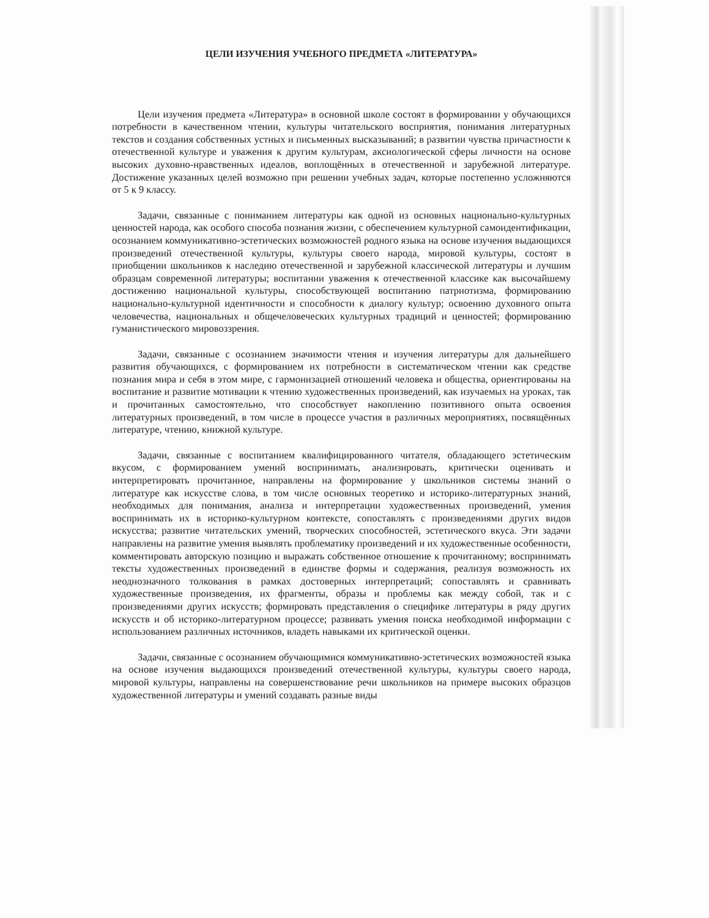ЦЕЛИ ИЗУЧЕНИЯ УЧЕБНОГО ПРЕДМЕТА «ЛИТЕРАТУРА»
Цели изучения предмета «Литература» в основной школе состоят в формировании у обучающихся потребности в качественном чтении, культуры читательского восприятия, понимания литературных текстов и создания собственных устных и письменных высказываний; в развитии чувства причастности к отечественной культуре и уважения к другим культурам, аксиологической сферы личности на основе высоких духовно-нравственных идеалов, воплощённых в отечественной и зарубежной литературе. Достижение указанных целей возможно при решении учебных задач, которые постепенно усложняются от 5 к 9 классу.
Задачи, связанные с пониманием литературы как одной из основных национально-культурных ценностей народа, как особого способа познания жизни, с обеспечением культурной самоидентификации, осознанием коммуникативно-эстетических возможностей родного языка на основе изучения выдающихся произведений отечественной культуры, культуры своего народа, мировой культуры, состоят в приобщении школьников к наследию отечественной и зарубежной классической литературы и лучшим образцам современной литературы; воспитании уважения к отечественной классике как высочайшему достижению национальной культуры, способствующей воспитанию патриотизма, формированию национально-культурной идентичности и способности к диалогу культур; освоению духовного опыта человечества, национальных и общечеловеческих культурных традиций и ценностей; формированию гуманистического мировоззрения.
Задачи, связанные с осознанием значимости чтения и изучения литературы для дальнейшего развития обучающихся, с формированием их потребности в систематическом чтении как средстве познания мира и себя в этом мире, с гармонизацией отношений человека и общества, ориентированы на воспитание и развитие мотивации к чтению художественных произведений, как изучаемых на уроках, так и прочитанных самостоятельно, что способствует накоплению позитивного опыта освоения литературных произведений, в том числе в процессе участия в различных мероприятиях, посвящённых литературе, чтению, книжной культуре.
Задачи, связанные с воспитанием квалифицированного читателя, обладающего эстетическим вкусом, с формированием умений воспринимать, анализировать, критически оценивать и интерпретировать прочитанное, направлены на формирование у школьников системы знаний о литературе как искусстве слова, в том числе основных теоретико и историко-литературных знаний, необходимых для понимания, анализа и интерпретации художественных произведений, умения воспринимать их в историко-культурном контексте, сопоставлять с произведениями других видов искусства; развитие читательских умений, творческих способностей, эстетического вкуса. Эти задачи направлены на развитие умения выявлять проблематику произведений и их художественные особенности, комментировать авторскую позицию и выражать собственное отношение к прочитанному; воспринимать тексты художественных произведений в единстве формы и содержания, реализуя возможность их неоднозначного толкования в рамках достоверных интерпретаций; сопоставлять и сравнивать художественные произведения, их фрагменты, образы и проблемы как между собой, так и с произведениями других искусств; формировать представления о специфике литературы в ряду других искусств и об историко-литературном процессе; развивать умения поиска необходимой информации с использованием различных источников, владеть навыками их критической оценки.
Задачи, связанные с осознанием обучающимися коммуникативно-эстетических возможностей языка на основе изучения выдающихся произведений отечественной культуры, культуры своего народа, мировой культуры, направлены на совершенствование речи школьников на примере высоких образцов художественной литературы и умений создавать разные виды